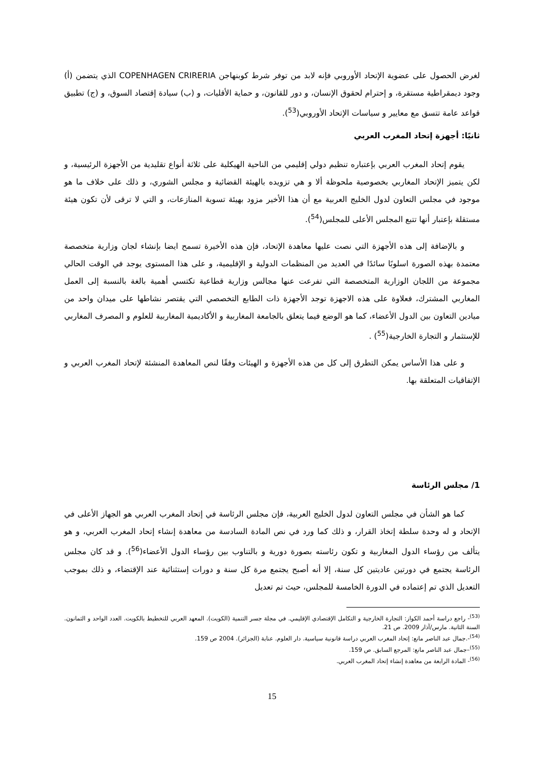لغرض الحصول على عضوية الإتحاد الأوروبي فإنه لابد من توفر شرط كوبنهاجن COPENHAGEN CRIRERIA الذي يتضمن (أ) وجود ديمقراطية مستقرة، و إحترام لحقوق الإنسان، و دور للقانون، و حماية الأقليات، و (ب) سيادة إقتصاد السوق، و (ج) تطبيق قواعد عامة تتسق مع معايير و سياسات الإتحاد الأوروبي(<sup>53</sup>).
ثانيًا: أجهزة إتحاد المغرب العربي
يقوم إتحاد المغرب العربي بإعتباره تنظيم دولي إقليمي من الناحية الهيكلية على ثلاثة أنواع تقليدية من الأجهزة الرئيسية، و لكن يتميز الإتحاد المغاربي بخصوصية ملحوظة ألا و هي تزويده بالهيئة القضائية و مجلس الشوري، و ذلك على خلاف ما هو موجود في مجلس التعاون لدول الخليج العربية مع أن هذا الأخير مزود بهيئة تسوية المنازعات، و التي لا ترقى لأن تكون هيئة مستقلة بإعتبار أنها تتبع المجلس الأعلى للمجلس(<sup>54</sup>).
و بالإضافة إلى هذه الأجهزة التي نصت عليها معاهدة الإتحاد، فإن هذه الأخيرة تسمح ايضا بإنشاء لجان وزارية متخصصة معتمدة بهذه الصورة اسلوبًا سائدًا في العديد من المنظمات الدولية و الإقليمية، و على هذا المستوى يوجد في الوقت الحالي مجموعة من اللجان الوزارية المتخصصة التي تفرعت عنها مجالس وزارية قطاعية تكتسي أهمية بالغة بالنسبة إلى العمل المغاربي المشترك، فعلاوة على هذه الاجهزة توجد الأجهزة ذات الطابع التخصصي التي يقتصر نشاطها على ميدان واحد من ميادين التعاون بين الدول الأعضاء، كما هو الوضع فيما يتعلق بالجامعة المغاربية و الأكاديمية المغاربية للعلوم و المصرف المغاربي للإستثمار و التجارة الخارجية(<sup>55</sup>) .
و على هذا الأساس يمكن التطرق إلى كل من هذه الأجهزة و الهيئات وفقًا لنص المعاهدة المنشئة لإتحاد المغرب العربي و الإتفاقيات المتعلقة بها.
1/ مجلس الرئاسة
كما هو الشأن في مجلس التعاون لدول الخليج العربية، فإن مجلس الرئاسة في إتحاد المغرب العربي هو الجهاز الأعلى في الإتحاد و له وحدة سلطة إتخاذ القرار، و ذلك كما ورد في نص المادة السادسة من معاهدة إنشاء إتحاد المغرب العربي، و هو يتألف من رؤساء الدول المغاربية و تكون رئاسته بصورة دورية و بالتناوب بين رؤساء الدول الأعضاء(<sup>56</sup>). و قد كان مجلس الرئاسة يجتمع في دورتين عاديتين كل سنة، إلا أنه أصبح يجتمع مرة كل سنة و دورات إستثنائية عند الإقتضاء، و ذلك بموجب التعديل الذي تم إعتماده في الدورة الخامسة للمجلس، حيث تم تعديل
<sup>(53)</sup>- راجع دراسة أحمد الكواز: التجارة الخارجية و التكامل الإقتصادي الإقليمي. في مجلة جسر التنمية (الكويت). المعهد العربي للتخطيط بالكويت. العدد الواحد و الثمانون. السنة الثانية. مارس/آذار 2009. ص 21.
<sup>(54)</sup>-.جمال عبد الناصر مانع: إتحاد المغرب العربي دراسة قانونية سياسية. دار العلوم. عنابة (الجزائر). 2004 ص 159.
<sup>(55)</sup>–جمال عبد الناصر مانع: المرجع السابق. ص 159.
<sup>(56)</sup>- المادة الرابعة من معاهدة إنشاء إتحاد المغرب العربي.
15